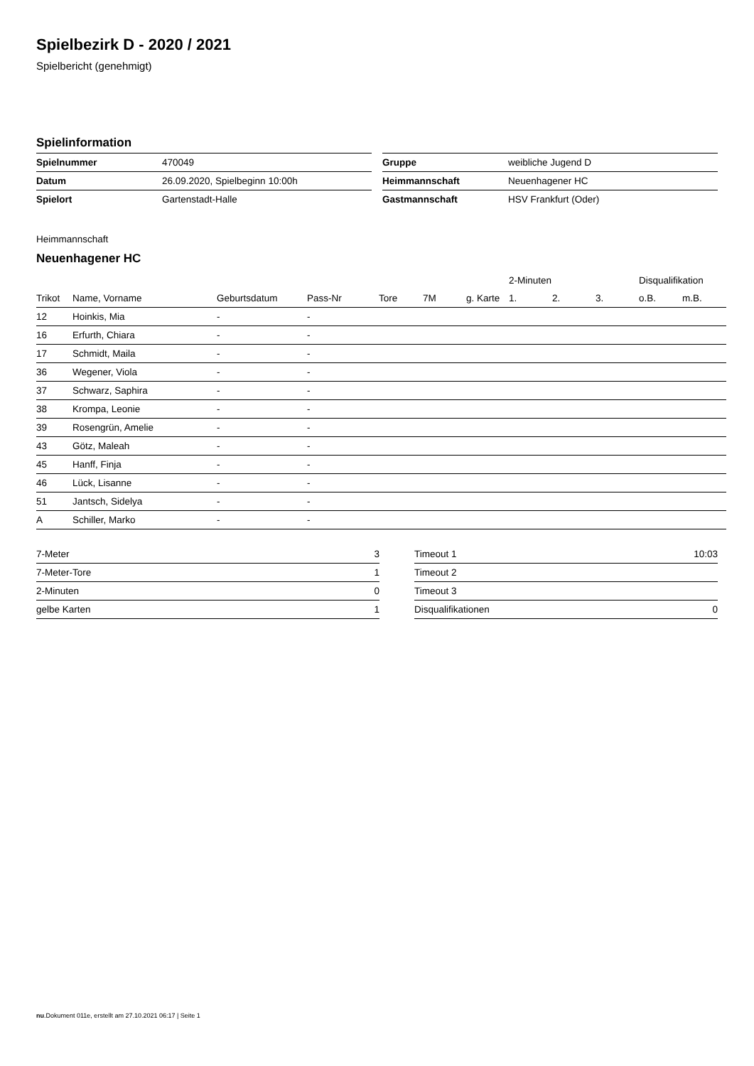Spielbezirk D - 2020 / 2021
Spielbericht (genehmigt)
Spielinformation
| Spielnummer | 470049 |
| Datum | 26.09.2020, Spielbeginn 10:00h |
| Spielort | Gartenstadt-Halle |
| Gruppe | weibliche Jugend D |
| Heimmannschaft | Neuenhagener HC |
| Gastmannschaft | HSV Frankfurt (Oder) |
Heimmannschaft
Neuenhagener HC
| | | | | | | | 2-Minuten | | | Disqualifikation | |
| --- | --- | --- | --- | --- | --- | --- | --- | --- | --- | --- | --- |
| Trikot | Name, Vorname | Geburtsdatum | Pass-Nr | Tore | 7M | g. Karte | 1. | 2. | 3. | o.B. | m.B. |
| 12 | Hoinkis, Mia | - | - | | | | | | | | |
| 16 | Erfurth, Chiara | - | - | | | | | | | | |
| 17 | Schmidt, Maila | - | - | | | | | | | | |
| 36 | Wegener, Viola | - | - | | | | | | | | |
| 37 | Schwarz, Saphira | - | - | | | | | | | | |
| 38 | Krompa, Leonie | - | - | | | | | | | | |
| 39 | Rosengrün, Amelie | - | - | | | | | | | | |
| 43 | Götz, Maleah | - | - | | | | | | | | |
| 45 | Hanff, Finja | - | - | | | | | | | | |
| 46 | Lück, Lisanne | - | - | | | | | | | | |
| 51 | Jantsch, Sidelya | - | - | | | | | | | | |
| A | Schiller, Marko | - | - | | | | | | | | |
| 7-Meter | 3 |
| 7-Meter-Tore | 1 |
| 2-Minuten | 0 |
| gelbe Karten | 1 |
| Timeout 1 | 10:03 |
| Timeout 2 | |
| Timeout 3 | |
| Disqualifikationen | 0 |
nu.Dokument 011e, erstellt am 27.10.2021 06:17 | Seite 1